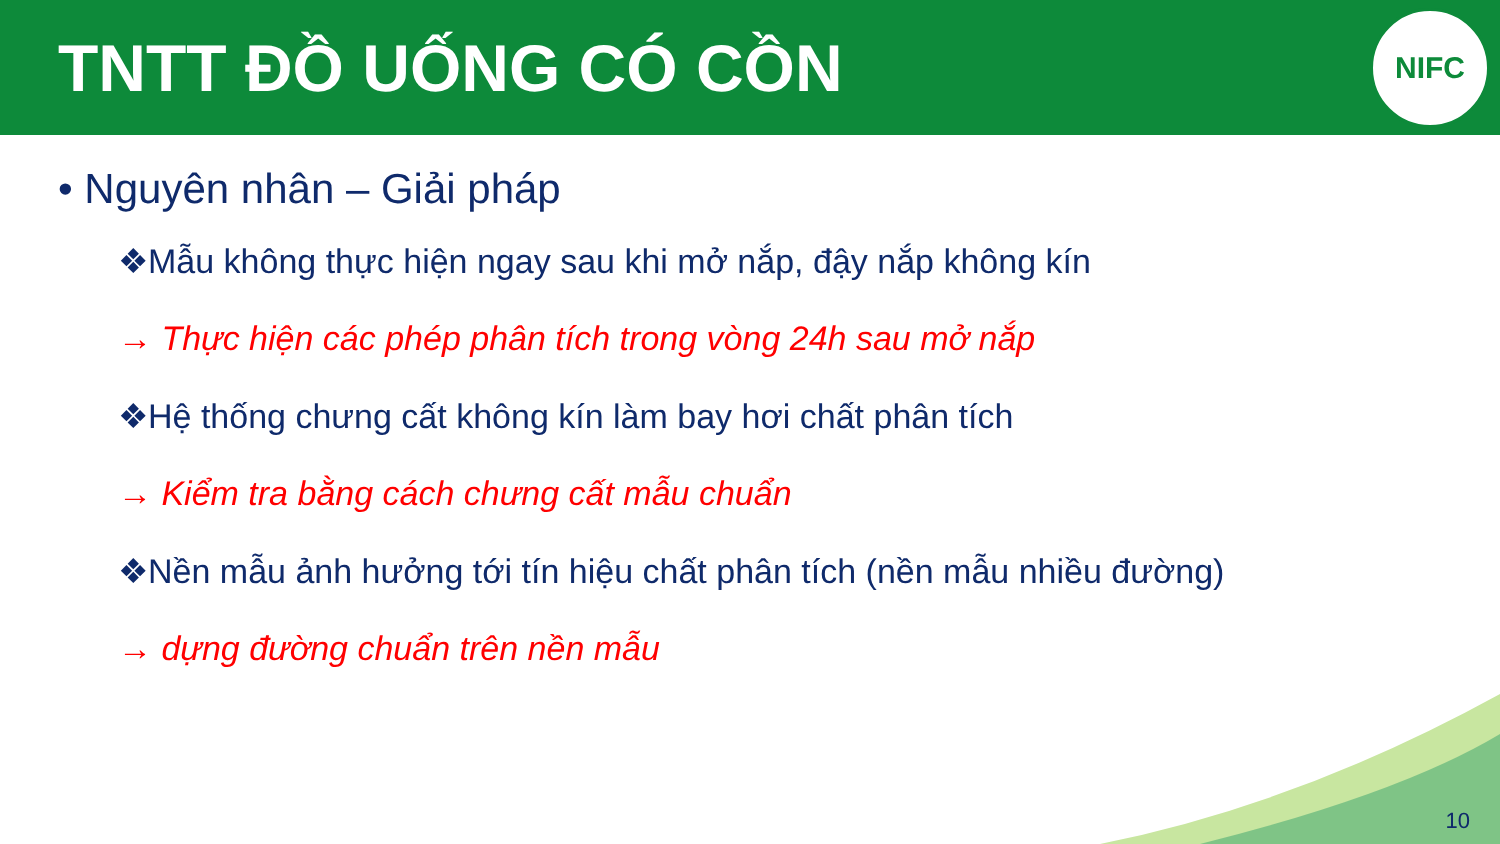TNTT ĐỒ UỐNG CÓ CỒN
NIFC
• Nguyên nhân – Giải pháp
❖Mẫu không thực hiện ngay sau khi mở nắp, đậy nắp không kín
→ Thực hiện các phép phân tích trong vòng 24h sau mở nắp
❖Hệ thống chưng cất không kín làm bay hơi chất phân tích
→ Kiểm tra bằng cách chưng cất mẫu chuẩn
❖Nền mẫu ảnh hưởng tới tín hiệu chất phân tích (nền mẫu nhiều đường)
→ dựng đường chuẩn trên nền mẫu
10